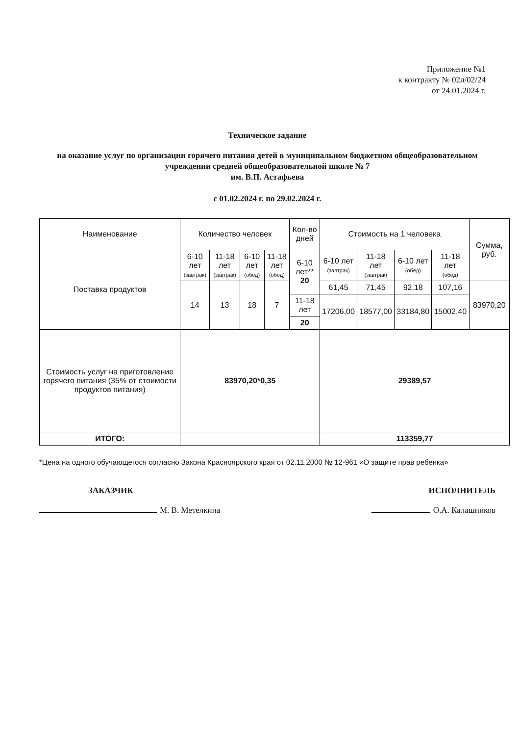Приложение №1
к контракту № 02л/02/24
от 24.01.2024 г.
Техническое задание
на оказание услуг по организации горячего питания детей в муниципальном бюджетном общеобразовательном учреждении средней общеобразовательной школе № 7
им. В.П. Астафьева
с 01.02.2024 г. по 29.02.2024 г.
| Наименование | Количество человек | | | | Кол-во дней | Стоимость на 1 человека | | | | Сумма, руб. |
| --- | --- | --- | --- | --- | --- | --- | --- | --- | --- | --- |
| Поставка продуктов | 6-10 лет (завтрак) | 11-18 лет (завтрак) | 6-10 лет (обед) | 11-18 лет (обед) | 6-10 лет** 20 | 6-10 лет (завтрак) | 11-18 лет (завтрак) | 6-10 лет (обед) | 11-18 лет (обед) | |
| | 14 | 13 | 18 | 7 | | 61,45 | 71,45 | 92,18 | 107,16 | 83970,20 |
| | | | | | 11-18 лет | 17206,00 | 18577,00 | 33184,80 | 15002,40 | |
| | | | | | 20 | | | | | |
| Стоимость услуг на приготовление горячего питания (35% от стоимости продуктов питания) | 83970,20*0,35 | | | | | 29389,57 | | | | |
| ИТОГО: | | | | | | 113359,77 | | | | |
*Цена на одного обучающегося согласно Закона Красноярского края от 02.11.2000 № 12-961 «О защите прав ребенка»
ЗАКАЗЧИК
М. В. Метелкина
ИСПОЛНИТЕЛЬ
О.А. Калашников